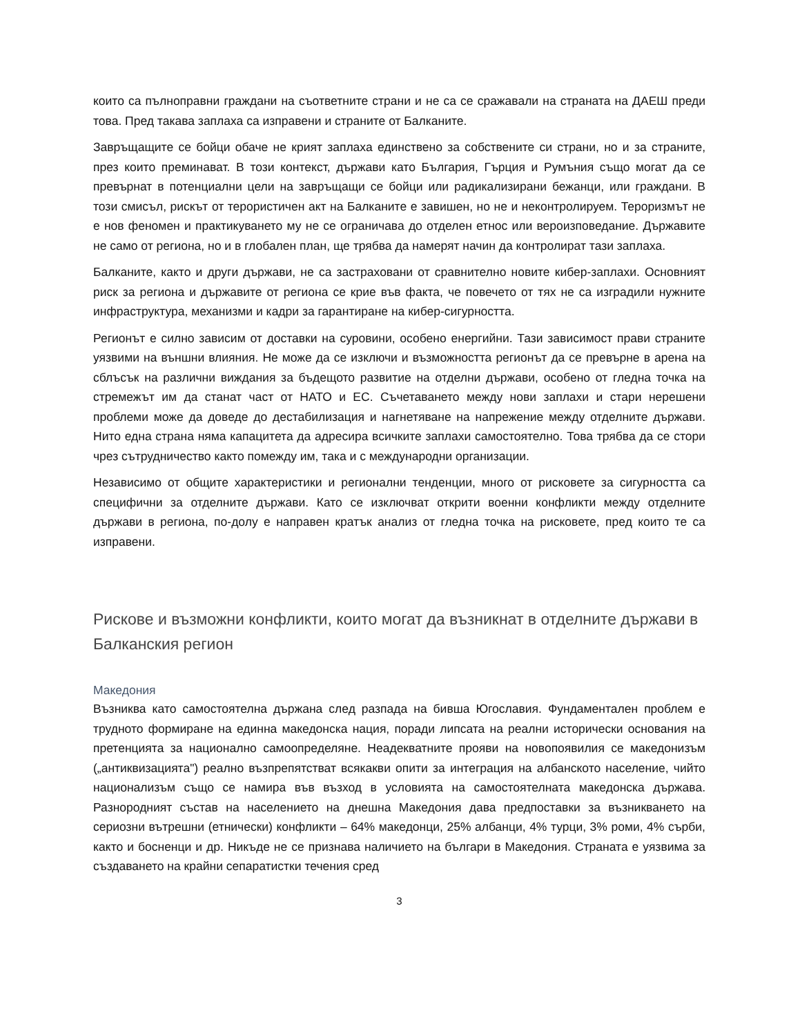които са пълноправни граждани на съответните страни и не са се сражавали на страната на ДАЕШ преди това. Пред такава заплаха са изправени и страните от Балканите.
Завръщащите се бойци обаче не крият заплаха единствено за собствените си страни, но и за страните, през които преминават. В този контекст, държави като България, Гърция и Румъния също могат да се превърнат в потенциални цели на завръщащи се бойци или радикализирани бежанци, или граждани. В този смисъл, рискът от терористичен акт на Балканите е завишен, но не и неконтролируем. Тероризмът не е нов феномен и практикуването му не се ограничава до отделен етнос или вероизповедание. Държавите не само от региона, но и в глобален план, ще трябва да намерят начин да контролират тази заплаха.
Балканите, както и други държави, не са застраховани от сравнително новите кибер-заплахи. Основният риск за региона и държавите от региона се крие във факта, че повечето от тях не са изградили нужните инфраструктура, механизми и кадри за гарантиране на кибер-сигурността.
Регионът е силно зависим от доставки на суровини, особено енергийни. Тази зависимост прави страните уязвими на външни влияния. Не може да се изключи и възможността регионът да се превърне в арена на сблъсък на различни виждания за бъдещото развитие на отделни държави, особено от гледна точка на стремежът им да станат част от НАТО и ЕС. Съчетаването между нови заплахи и стари нерешени проблеми може да доведе до дестабилизация и нагнетяване на напрежение между отделните държави. Нито една страна няма капацитета да адресира всичките заплахи самостоятелно. Това трябва да се стори чрез сътрудничество както помежду им, така и с международни организации.
Независимо от общите характеристики и регионални тенденции, много от рисковете за сигурността са специфични за отделните държави. Като се изключват открити военни конфликти между отделните държави в региона, по-долу е направен кратък анализ от гледна точка на рисковете, пред които те са изправени.
Рискове и възможни конфликти, които могат да възникнат в отделните държави в Балканския регион
Македония
Възниква като самостоятелна държана след разпада на бивша Югославия. Фундаментален проблем е трудното формиране на единна македонска нация, поради липсата на реални исторически основания на претенцията за национално самоопределяне. Неадекватните прояви на новопоявилия се македонизъм („антиквизацията") реално възпрепятстват всякакви опити за интеграция на албанското население, чийто национализъм също се намира във възход в условията на самостоятелната македонска държава. Разнородният състав на населението на днешна Македония дава предпоставки за възникването на сериозни вътрешни (етнически) конфликти – 64% македонци, 25% албанци, 4% турци, 3% роми, 4% сърби, както и босненци и др. Никъде не се признава наличието на българи в Македония. Страната е уязвима за създаването на крайни сепаратистки течения сред
3